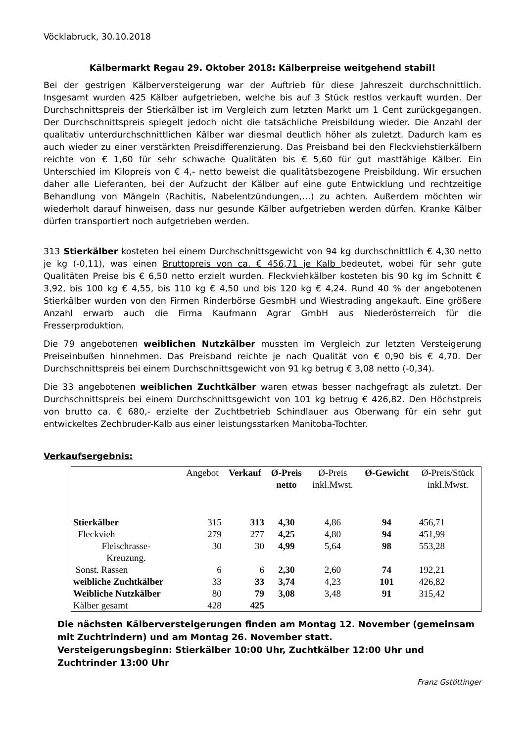Vöcklabruck, 30.10.2018
Kälbermarkt Regau 29. Oktober 2018: Kälberpreise weitgehend stabil!
Bei der gestrigen Kälberversteigerung war der Auftrieb für diese Jahreszeit durchschnittlich. Insgesamt wurden 425 Kälber aufgetrieben, welche bis auf 3 Stück restlos verkauft wurden. Der Durchschnittspreis der Stierkälber ist im Vergleich zum letzten Markt um 1 Cent zurückgegangen. Der Durchschnittspreis spiegelt jedoch nicht die tatsächliche Preisbildung wieder. Die Anzahl der qualitativ unterdurchschnittlichen Kälber war diesmal deutlich höher als zuletzt. Dadurch kam es auch wieder zu einer verstärkten Preisdifferenzierung. Das Preisband bei den Fleckviehstierkälbern reichte von € 1,60 für sehr schwache Qualitäten bis € 5,60 für gut mastfähige Kälber. Ein Unterschied im Kilopreis von € 4,- netto beweist die qualitätsbezogene Preisbildung. Wir ersuchen daher alle Lieferanten, bei der Aufzucht der Kälber auf eine gute Entwicklung und rechtzeitige Behandlung von Mängeln (Rachitis, Nabelentzündungen,…) zu achten. Außerdem möchten wir wiederholt darauf hinweisen, dass nur gesunde Kälber aufgetrieben werden dürfen. Kranke Kälber dürfen transportiert noch aufgetrieben werden.
313 Stierkälber kosteten bei einem Durchschnittsgewicht von 94 kg durchschnittlich € 4,30 netto je kg (-0,11), was einen Bruttopreis von ca. € 456,71 je Kalb bedeutet, wobei für sehr gute Qualitäten Preise bis € 6,50 netto erzielt wurden. Fleckviehkälber kosteten bis 90 kg im Schnitt € 3,92, bis 100 kg € 4,55, bis 110 kg € 4,50 und bis 120 kg € 4,24. Rund 40 % der angebotenen Stierkälber wurden von den Firmen Rinderbörse GesmbH und Wiestrading angekauft. Eine größere Anzahl erwarb auch die Firma Kaufmann Agrar GmbH aus Niederösterreich für die Fresserproduktion.
Die 79 angebotenen weiblichen Nutzkälber mussten im Vergleich zur letzten Versteigerung Preiseinbußen hinnehmen. Das Preisband reichte je nach Qualität von € 0,90 bis € 4,70. Der Durchschnittspreis bei einem Durchschnittsgewicht von 91 kg betrug € 3,08 netto (-0,34).
Die 33 angebotenen weiblichen Zuchtkälber waren etwas besser nachgefragt als zuletzt. Der Durchschnittspreis bei einem Durchschnittsgewicht von 101 kg betrug € 426,82. Den Höchstpreis von brutto ca. € 680,- erzielte der Zuchtbetrieb Schindlauer aus Oberwang für ein sehr gut entwickeltes Zechbruder-Kalb aus einer leistungsstarken Manitoba-Tochter.
Verkaufsergebnis:
| | Angebot | Verkauf | Ø-Preis netto | Ø-Preis inkl.Mwst. | Ø-Gewicht | Ø-Preis/Stück inkl.Mwst. |
| --- | --- | --- | --- | --- | --- | --- |
| Stierkälber | 315 | 313 | 4,30 | 4,86 | 94 | 456,71 |
| Fleckvieh | 279 | 277 | 4,25 | 4,80 | 94 | 451,99 |
| Fleischrasse- Kreuzung. | 30 | 30 | 4,99 | 5,64 | 98 | 553,28 |
| Sonst. Rassen | 6 | 6 | 2,30 | 2,60 | 74 | 192,21 |
| weibliche Zuchtkälber | 33 | 33 | 3,74 | 4,23 | 101 | 426,82 |
| Weibliche Nutzkälber | 80 | 79 | 3,08 | 3,48 | 91 | 315,42 |
| Kälber gesamt | 428 | 425 | | | | |
Die nächsten Kälberversteigerungen finden am Montag 12. November (gemeinsam mit Zuchtrindern) und am Montag 26. November statt.
Versteigerungsbeginn: Stierkälber 10:00 Uhr, Zuchtkälber 12:00 Uhr und Zuchtrinder 13:00 Uhr
Franz Gstöttinger